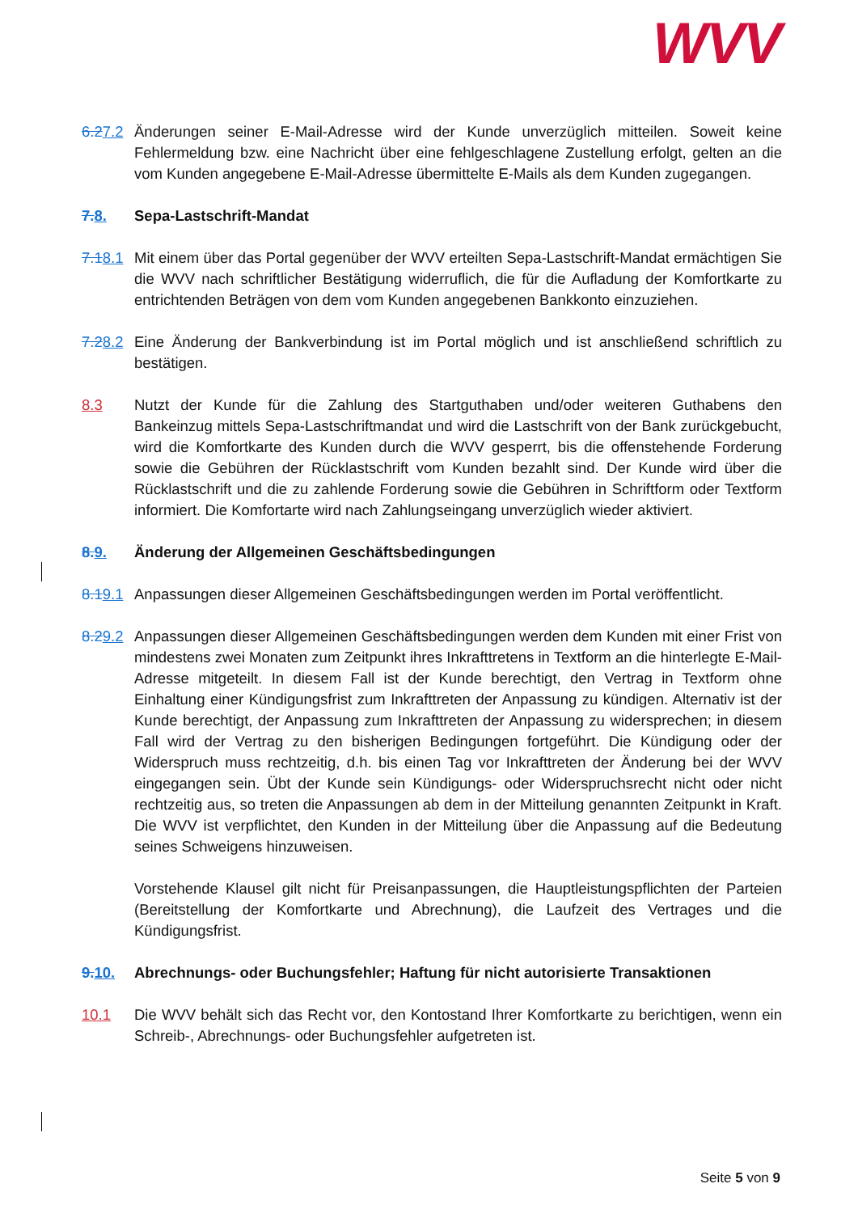WVV
6.27.2
Änderungen seiner E-Mail-Adresse wird der Kunde unverzüglich mitteilen. Soweit keine Fehlermeldung bzw. eine Nachricht über eine fehlgeschlagene Zustellung erfolgt, gelten an die vom Kunden angegebene E-Mail-Adresse übermittelte E-Mails als dem Kunden zugegangen.
7. 8. Sepa-Lastschrift-Mandat
7.18.1
Mit einem über das Portal gegenüber der WVV erteilten Sepa-Lastschrift-Mandat ermächtigen Sie die WVV nach schriftlicher Bestätigung widerruflich, die für die Aufladung der Komfortkarte zu entrichtenden Beträgen von dem vom Kunden angegebenen Bankkonto einzuziehen.
7.28.2
Eine Änderung der Bankverbindung ist im Portal möglich und ist anschließend schriftlich zu bestätigen.
8.3 Nutzt der Kunde für die Zahlung des Startguthaben und/oder weiteren Guthabens den Bankeinzug mittels Sepa-Lastschriftmandat und wird die Lastschrift von der Bank zurückgebucht, wird die Komfortkarte des Kunden durch die WVV gesperrt, bis die offenstehende Forderung sowie die Gebühren der Rücklastschrift vom Kunden bezahlt sind. Der Kunde wird über die Rücklastschrift und die zu zahlende Forderung sowie die Gebühren in Schriftform oder Textform informiert. Die Komfortarte wird nach Zahlungseingang unverzüglich wieder aktiviert.
8. 9. Änderung der Allgemeinen Geschäftsbedingungen
8.19.1
Anpassungen dieser Allgemeinen Geschäftsbedingungen werden im Portal veröffentlicht.
8.29.2
Anpassungen dieser Allgemeinen Geschäftsbedingungen werden dem Kunden mit einer Frist von mindestens zwei Monaten zum Zeitpunkt ihres Inkrafttretens in Textform an die hinterlegte E-Mail-Adresse mitgeteilt. In diesem Fall ist der Kunde berechtigt, den Vertrag in Textform ohne Einhaltung einer Kündigungsfrist zum Inkrafttreten der Anpassung zu kündigen. Alternativ ist der Kunde berechtigt, der Anpassung zum Inkrafttreten der Anpassung zu widersprechen; in diesem Fall wird der Vertrag zu den bisherigen Bedingungen fortgeführt. Die Kündigung oder der Widerspruch muss rechtzeitig, d.h. bis einen Tag vor Inkrafttreten der Änderung bei der WVV eingegangen sein. Übt der Kunde sein Kündigungs- oder Widerspruchsrecht nicht oder nicht rechtzeitig aus, so treten die Anpassungen ab dem in der Mitteilung genannten Zeitpunkt in Kraft. Die WVV ist verpflichtet, den Kunden in der Mitteilung über die Anpassung auf die Bedeutung seines Schweigens hinzuweisen.
Vorstehende Klausel gilt nicht für Preisanpassungen, die Hauptleistungspflichten der Parteien (Bereitstellung der Komfortkarte und Abrechnung), die Laufzeit des Vertrages und die Kündigungsfrist.
9. 10.
Abrechnungs- oder Buchungsfehler; Haftung für nicht autorisierte Transaktionen
10.1 Die WVV behält sich das Recht vor, den Kontostand Ihrer Komfortkarte zu berichtigen, wenn ein Schreib-, Abrechnungs- oder Buchungsfehler aufgetreten ist.
Seite 5 von 9